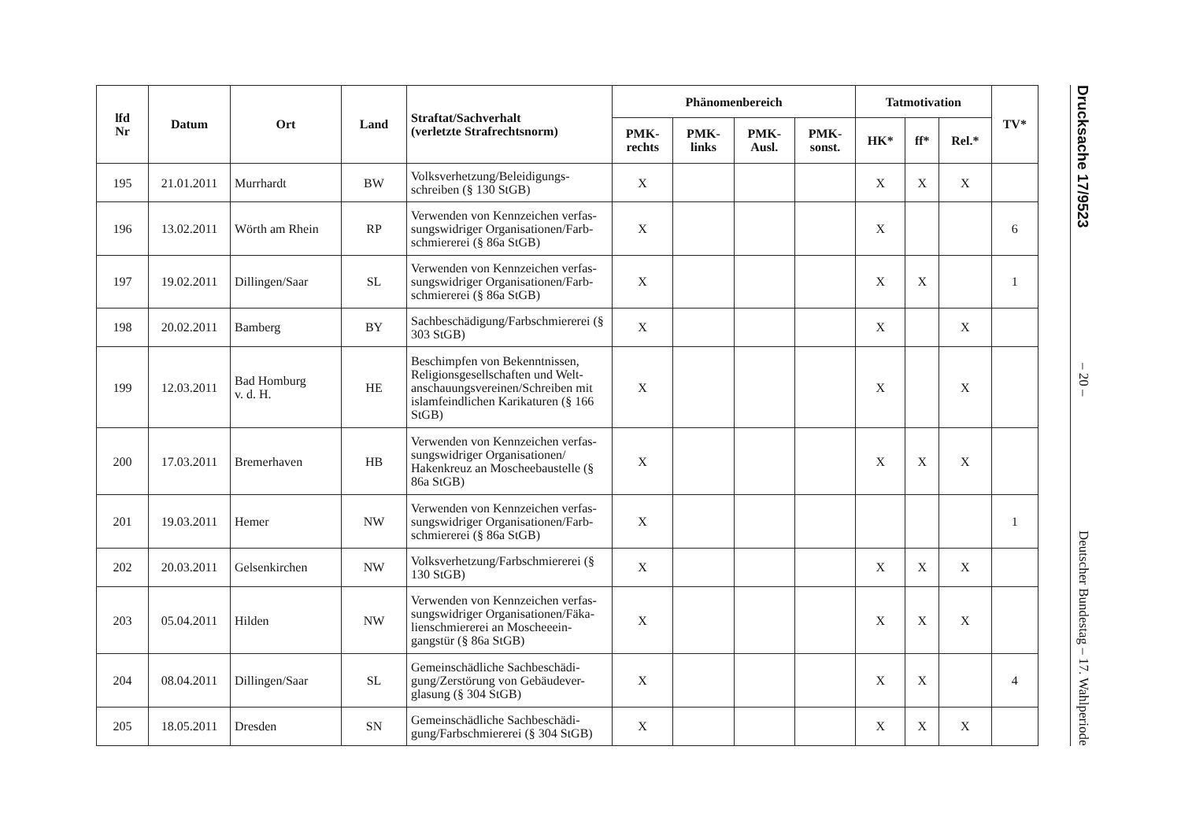| lfd Nr | Datum | Ort | Land | Straftat/Sachverhalt (verletzte Strafrechtsnorm) | Phänomenbereich | | | | Tatmotivation | | | TV* |
| --- | --- | --- | --- | --- | --- | --- | --- | --- | --- | --- | --- | --- |
| | | | | | PMK- rechts | PMK- links | PMK- Ausl. | PMK- sonst. | HK* | ff* | Rel.* | |
| 195 | 21.01.2011 | Murrhardt | BW | Volksverhetzung/Beleidigungs-schreiben (§ 130 StGB) | X | | | | X | X | X | |
| 196 | 13.02.2011 | Wörth am Rhein | RP | Verwenden von Kennzeichen verfas-sungswidriger Organisationen/Farb-schmiererei (§ 86a StGB) | X | | | | X | | | 6 |
| 197 | 19.02.2011 | Dillingen/Saar | SL | Verwenden von Kennzeichen verfas-sungswidriger Organisationen/Farb-schmiererei (§ 86a StGB) | X | | | | X | X | | 1 |
| 198 | 20.02.2011 | Bamberg | BY | Sachbeschädigung/Farbschmiererei (§ 303 StGB) | X | | | | X | | X | |
| 199 | 12.03.2011 | Bad Homburg v. d. H. | HE | Beschimpfen von Bekenntnissen, Religionsgesellschaften und Welt-anschauungsvereinen/Schreiben mit islamfeindlichen Karikaturen (§ 166 StGB) | X | | | | X | | X | |
| 200 | 17.03.2011 | Bremerhaven | HB | Verwenden von Kennzeichen verfas-sungswidriger Organisationen/ Hakenkreuz an Moscheebaustelle (§ 86a StGB) | X | | | | X | X | X | |
| 201 | 19.03.2011 | Hemer | NW | Verwenden von Kennzeichen verfas-sungswidriger Organisationen/Farb-schmiererei (§ 86a StGB) | X | | | | | | | 1 |
| 202 | 20.03.2011 | Gelsenkirchen | NW | Volksverhetzung/Farbschmiererei (§ 130 StGB) | X | | | | X | X | X | |
| 203 | 05.04.2011 | Hilden | NW | Verwenden von Kennzeichen verfas-sungswidriger Organisationen/Fäka-lienschmiererei an Moscheeein-gangstür (§ 86a StGB) | X | | | | X | X | X | |
| 204 | 08.04.2011 | Dillingen/Saar | SL | Gemeinschädliche Sachbeschädi-gung/Zerstörung von Gebäudever-glasung (§ 304 StGB) | X | | | | X | X | | 4 |
| 205 | 18.05.2011 | Dresden | SN | Gemeinschädliche Sachbeschädi-gung/Farbschmiererei (§ 304 StGB) | X | | | | X | X | X | |
Drucksache 17/9523 – 20 – Deutscher Bundestag – 17. Wahlperiode